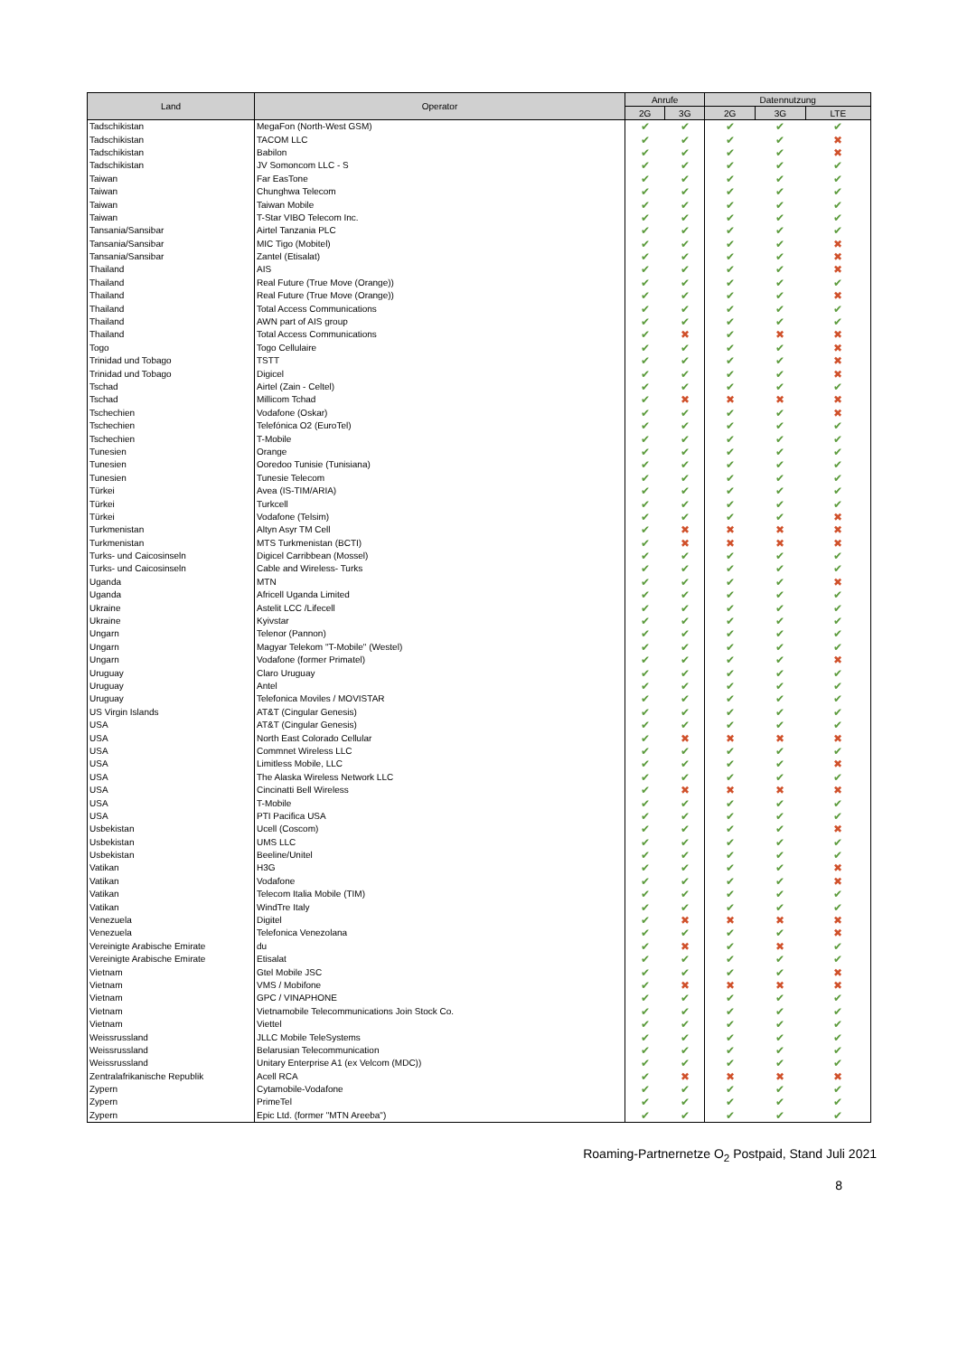| Land | Operator | Anrufe | | Datennutzung | | |
| --- | --- | --- | --- | --- | --- | --- |
| | | 2G | 3G | 2G | 3G | LTE |
| Tadschikistan | MegaFon (North-West GSM) | ✔ | ✔ | ✔ | ✔ | ✔ |
| Tadschikistan | TACOM LLC | ✔ | ✔ | ✔ | ✔ | ✖ |
| Tadschikistan | Babilon | ✔ | ✔ | ✔ | ✔ | ✖ |
| Tadschikistan | JV Somoncom LLC - S | ✔ | ✔ | ✔ | ✔ | ✔ |
| Taiwan | Far EasTone | ✔ | ✔ | ✔ | ✔ | ✔ |
| Taiwan | Chunghwa Telecom | ✔ | ✔ | ✔ | ✔ | ✔ |
| Taiwan | Taiwan Mobile | ✔ | ✔ | ✔ | ✔ | ✔ |
| Taiwan | T-Star VIBO Telecom Inc. | ✔ | ✔ | ✔ | ✔ | ✔ |
| Tansania/Sansibar | Airtel Tanzania PLC | ✔ | ✔ | ✔ | ✔ | ✔ |
| Tansania/Sansibar | MIC Tigo (Mobitel) | ✔ | ✔ | ✔ | ✔ | ✖ |
| Tansania/Sansibar | Zantel (Etisalat) | ✔ | ✔ | ✔ | ✔ | ✖ |
| Thailand | AIS | ✔ | ✔ | ✔ | ✔ | ✖ |
| Thailand | Real Future (True Move (Orange)) | ✔ | ✔ | ✔ | ✔ | ✔ |
| Thailand | Real Future (True Move (Orange)) | ✔ | ✔ | ✔ | ✔ | ✖ |
| Thailand | Total Access Communications | ✔ | ✔ | ✔ | ✔ | ✔ |
| Thailand | AWN part of AIS group | ✔ | ✔ | ✔ | ✔ | ✔ |
| Thailand | Total Access Communications | ✔ | ✖ | ✔ | ✖ | ✖ |
| Togo | Togo Cellulaire | ✔ | ✔ | ✔ | ✔ | ✖ |
| Trinidad und Tobago | TSTT | ✔ | ✔ | ✔ | ✔ | ✖ |
| Trinidad und Tobago | Digicel | ✔ | ✔ | ✔ | ✔ | ✖ |
| Tschad | Airtel (Zain - Celtel) | ✔ | ✔ | ✔ | ✔ | ✔ |
| Tschad | Millicom Tchad | ✔ | ✖ | ✖ | ✖ | ✖ |
| Tschechien | Vodafone (Oskar) | ✔ | ✔ | ✔ | ✔ | ✖ |
| Tschechien | Telefónica O2 (EuroTel) | ✔ | ✔ | ✔ | ✔ | ✔ |
| Tschechien | T-Mobile | ✔ | ✔ | ✔ | ✔ | ✔ |
| Tunesien | Orange | ✔ | ✔ | ✔ | ✔ | ✔ |
| Tunesien | Ooredoo Tunisie (Tunisiana) | ✔ | ✔ | ✔ | ✔ | ✔ |
| Tunesien | Tunesie Telecom | ✔ | ✔ | ✔ | ✔ | ✔ |
| Türkei | Avea (IS-TIM/ARIA) | ✔ | ✔ | ✔ | ✔ | ✔ |
| Türkei | Turkcell | ✔ | ✔ | ✔ | ✔ | ✔ |
| Türkei | Vodafone (Telsim) | ✔ | ✔ | ✔ | ✔ | ✖ |
| Turkmenistan | Altyn Asyr TM Cell | ✔ | ✖ | ✖ | ✖ | ✖ |
| Turkmenistan | MTS Turkmenistan (BCTI) | ✔ | ✖ | ✖ | ✖ | ✖ |
| Turks- und Caicosinseln | Digicel Carribbean (Mossel) | ✔ | ✔ | ✔ | ✔ | ✔ |
| Turks- und Caicosinseln | Cable and Wireless- Turks | ✔ | ✔ | ✔ | ✔ | ✔ |
| Uganda | MTN | ✔ | ✔ | ✔ | ✔ | ✖ |
| Uganda | Africell Uganda Limited | ✔ | ✔ | ✔ | ✔ | ✔ |
| Ukraine | Astelit LCC /Lifecell | ✔ | ✔ | ✔ | ✔ | ✔ |
| Ukraine | Kyivstar | ✔ | ✔ | ✔ | ✔ | ✔ |
| Ungarn | Telenor (Pannon) | ✔ | ✔ | ✔ | ✔ | ✔ |
| Ungarn | Magyar Telekom "T-Mobile" (Westel) | ✔ | ✔ | ✔ | ✔ | ✔ |
| Ungarn | Vodafone (former Primatel) | ✔ | ✔ | ✔ | ✔ | ✖ |
| Uruguay | Claro Uruguay | ✔ | ✔ | ✔ | ✔ | ✔ |
| Uruguay | Antel | ✔ | ✔ | ✔ | ✔ | ✔ |
| Uruguay | Telefonica Moviles / MOVISTAR | ✔ | ✔ | ✔ | ✔ | ✔ |
| US Virgin Islands | AT&T (Cingular Genesis) | ✔ | ✔ | ✔ | ✔ | ✔ |
| USA | AT&T (Cingular Genesis) | ✔ | ✔ | ✔ | ✔ | ✔ |
| USA | North East Colorado Cellular | ✔ | ✖ | ✖ | ✖ | ✖ |
| USA | Commnet Wireless LLC | ✔ | ✔ | ✔ | ✔ | ✔ |
| USA | Limitless Mobile, LLC | ✔ | ✔ | ✔ | ✔ | ✖ |
| USA | The Alaska Wireless Network LLC | ✔ | ✔ | ✔ | ✔ | ✔ |
| USA | Cincinatti Bell Wireless | ✔ | ✖ | ✖ | ✖ | ✖ |
| USA | T-Mobile | ✔ | ✔ | ✔ | ✔ | ✔ |
| USA | PTI Pacifica USA | ✔ | ✔ | ✔ | ✔ | ✔ |
| Usbekistan | Ucell (Coscom) | ✔ | ✔ | ✔ | ✔ | ✖ |
| Usbekistan | UMS LLC | ✔ | ✔ | ✔ | ✔ | ✔ |
| Usbekistan | Beeline/Unitel | ✔ | ✔ | ✔ | ✔ | ✔ |
| Vatikan | H3G | ✔ | ✔ | ✔ | ✔ | ✖ |
| Vatikan | Vodafone | ✔ | ✔ | ✔ | ✔ | ✖ |
| Vatikan | Telecom Italia Mobile (TIM) | ✔ | ✔ | ✔ | ✔ | ✔ |
| Vatikan | WindTre Italy | ✔ | ✔ | ✔ | ✔ | ✔ |
| Venezuela | Digitel | ✔ | ✖ | ✖ | ✖ | ✖ |
| Venezuela | Telefonica Venezolana | ✔ | ✔ | ✔ | ✔ | ✖ |
| Vereinigte Arabische Emirate | du | ✔ | ✖ | ✔ | ✖ | ✔ |
| Vereinigte Arabische Emirate | Etisalat | ✔ | ✔ | ✔ | ✔ | ✔ |
| Vietnam | Gtel Mobile JSC | ✔ | ✔ | ✔ | ✔ | ✖ |
| Vietnam | VMS / Mobifone | ✔ | ✖ | ✖ | ✖ | ✖ |
| Vietnam | GPC / VINAPHONE | ✔ | ✔ | ✔ | ✔ | ✔ |
| Vietnam | Vietnamobile Telecommunications Join Stock Co. | ✔ | ✔ | ✔ | ✔ | ✔ |
| Vietnam | Viettel | ✔ | ✔ | ✔ | ✔ | ✔ |
| Weissrussland | JLLC Mobile TeleSystems | ✔ | ✔ | ✔ | ✔ | ✔ |
| Weissrussland | Belarusian Telecommunication | ✔ | ✔ | ✔ | ✔ | ✔ |
| Weissrussland | Unitary Enterprise A1 (ex Velcom (MDC)) | ✔ | ✔ | ✔ | ✔ | ✔ |
| Zentralafrikanische Republik | Acell RCA | ✔ | ✖ | ✖ | ✖ | ✖ |
| Zypern | Cytamobile-Vodafone | ✔ | ✔ | ✔ | ✔ | ✔ |
| Zypern | PrimeTel | ✔ | ✔ | ✔ | ✔ | ✔ |
| Zypern | Epic Ltd. (former "MTN Areeba") | ✔ | ✔ | ✔ | ✔ | ✔ |
Roaming-Partnernetze O<sub>2</sub> Postpaid, Stand Juli 2021
8